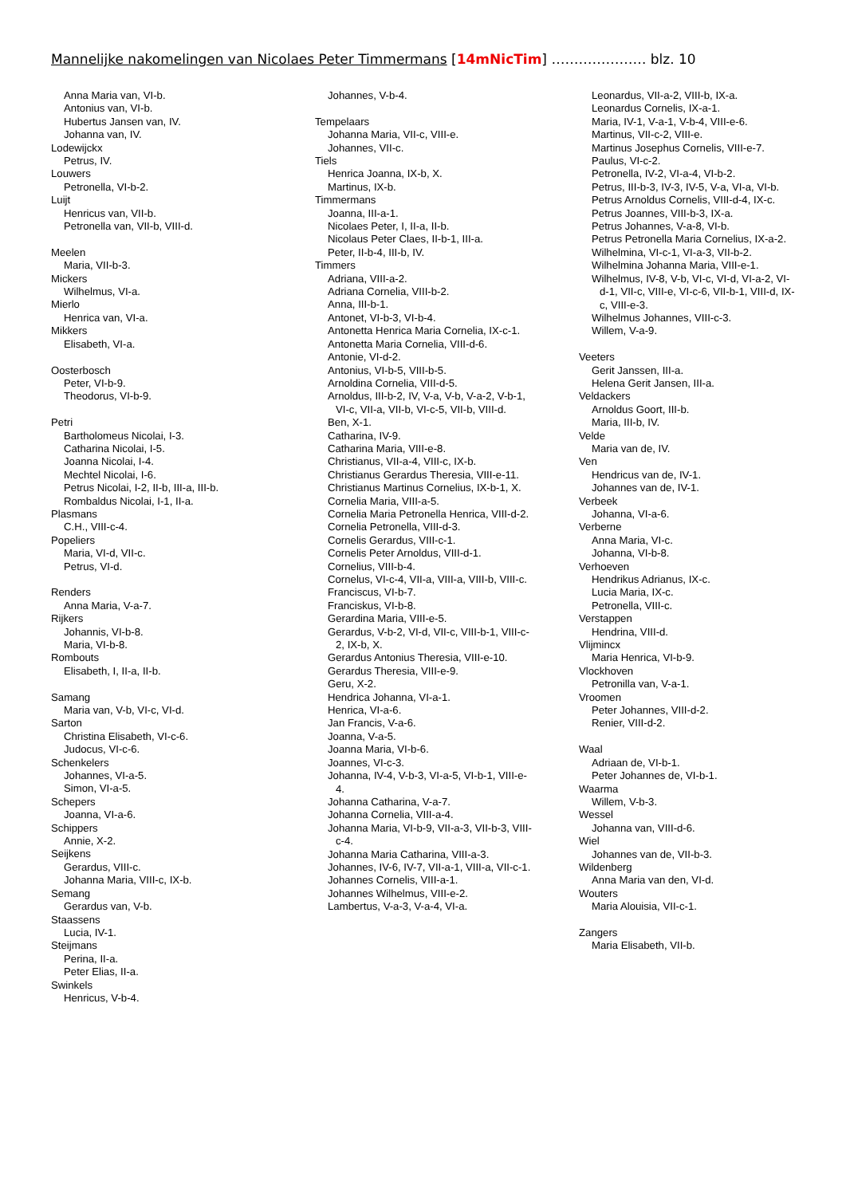Mannelijke nakomelingen van Nicolaes Peter Timmermans [14mNicTim] ………………… blz. 10
Anna Maria van, VI-b.
Antonius van, VI-b.
Hubertus Jansen van, IV.
Johanna van, IV.
Lodewijckx
Petrus, IV.
Louwers
Petronella, VI-b-2.
Luijt
Henricus van, VII-b.
Petronella van, VII-b, VIII-d.
Meelen
Maria, VII-b-3.
Mickers
Wilhelmus, VI-a.
Mierlo
Henrica van, VI-a.
Mikkers
Elisabeth, VI-a.
Oosterbosch
Peter, VI-b-9.
Theodorus, VI-b-9.
Petri
Bartholomeus Nicolai, I-3.
Catharina Nicolai, I-5.
Joanna Nicolai, I-4.
Mechtel Nicolai, I-6.
Petrus Nicolai, I-2, II-b, III-a, III-b.
Rombaldus Nicolai, I-1, II-a.
Plasmans
C.H., VIII-c-4.
Popeliers
Maria, VI-d, VII-c.
Petrus, VI-d.
Renders
Anna Maria, V-a-7.
Rijkers
Johannis, VI-b-8.
Maria, VI-b-8.
Rombouts
Elisabeth, I, II-a, II-b.
Samang
Maria van, V-b, VI-c, VI-d.
Sarton
Christina Elisabeth, VI-c-6.
Judocus, VI-c-6.
Schenkelers
Johannes, VI-a-5.
Simon, VI-a-5.
Schepers
Joanna, VI-a-6.
Schippers
Annie, X-2.
Seijkens
Gerardus, VIII-c.
Johanna Maria, VIII-c, IX-b.
Semang
Gerardus van, V-b.
Staassens
Lucia, IV-1.
Steijmans
Perina, II-a.
Peter Elias, II-a.
Swinkels
Henricus, V-b-4.
Johannes, V-b-4.
Tempelaars
Johanna Maria, VII-c, VIII-e.
Johannes, VII-c.
Tiels
Henrica Joanna, IX-b, X.
Martinus, IX-b.
Timmermans
Joanna, III-a-1.
Nicolaes Peter, I, II-a, II-b.
Nicolaus Peter Claes, II-b-1, III-a.
Peter, II-b-4, III-b, IV.
Timmers
Adriana, VIII-a-2.
Adriana Cornelia, VIII-b-2.
Anna, III-b-1.
Antonet, VI-b-3, VI-b-4.
Antonetta Henrica Maria Cornelia, IX-c-1.
Antonetta Maria Cornelia, VIII-d-6.
Antonie, VI-d-2.
Antonius, VI-b-5, VIII-b-5.
Arnoldina Cornelia, VIII-d-5.
Arnoldus, III-b-2, IV, V-a, V-b, V-a-2, V-b-1, VI-c, VII-a, VII-b, VI-c-5, VII-b, VIII-d.
Ben, X-1.
Catharina, IV-9.
Catharina Maria, VIII-e-8.
Christianus, VII-a-4, VIII-c, IX-b.
Christianus Gerardus Theresia, VIII-e-11.
Christianus Martinus Cornelius, IX-b-1, X.
Cornelia Maria, VIII-a-5.
Cornelia Maria Petronella Henrica, VIII-d-2.
Cornelia Petronella, VIII-d-3.
Cornelis Gerardus, VIII-c-1.
Cornelis Peter Arnoldus, VIII-d-1.
Cornelius, VIII-b-4.
Cornelus, VI-c-4, VII-a, VIII-a, VIII-b, VIII-c.
Franciscus, VI-b-7.
Franciskus, VI-b-8.
Gerardina Maria, VIII-e-5.
Gerardus, V-b-2, VI-d, VII-c, VIII-b-1, VIII-c-2, IX-b, X.
Gerardus Antonius Theresia, VIII-e-10.
Gerardus Theresia, VIII-e-9.
Geru, X-2.
Hendrica Johanna, VI-a-1.
Henrica, VI-a-6.
Jan Francis, V-a-6.
Joanna, V-a-5.
Joanna Maria, VI-b-6.
Joannes, VI-c-3.
Johanna, IV-4, V-b-3, VI-a-5, VI-b-1, VIII-e-4.
Johanna Catharina, V-a-7.
Johanna Cornelia, VIII-a-4.
Johanna Maria, VI-b-9, VII-a-3, VII-b-3, VIII-c-4.
Johanna Maria Catharina, VIII-a-3.
Johannes, IV-6, IV-7, VII-a-1, VIII-a, VII-c-1.
Johannes Cornelis, VIII-a-1.
Johannes Wilhelmus, VIII-e-2.
Lambertus, V-a-3, V-a-4, VI-a.
Leonardus, VII-a-2, VIII-b, IX-a.
Leonardus Cornelis, IX-a-1.
Maria, IV-1, V-a-1, V-b-4, VIII-e-6.
Martinus, VII-c-2, VIII-e.
Martinus Josephus Cornelis, VIII-e-7.
Paulus, VI-c-2.
Petronella, IV-2, VI-a-4, VI-b-2.
Petrus, III-b-3, IV-3, IV-5, V-a, VI-a, VI-b.
Petrus Arnoldus Cornelis, VIII-d-4, IX-c.
Petrus Joannes, VIII-b-3, IX-a.
Petrus Johannes, V-a-8, VI-b.
Petrus Petronella Maria Cornelius, IX-a-2.
Wilhelmina, VI-c-1, VI-a-3, VII-b-2.
Wilhelmina Johanna Maria, VIII-e-1.
Wilhelmus, IV-8, V-b, VI-c, VI-d, VI-a-2, VI-d-1, VII-c, VIII-e, VI-c-6, VII-b-1, VIII-d, IX-c, VIII-e-3.
Wilhelmus Johannes, VIII-c-3.
Willem, V-a-9.
Veeters
Gerit Janssen, III-a.
Helena Gerit Jansen, III-a.
Veldackers
Arnoldus Goort, III-b.
Maria, III-b, IV.
Velde
Maria van de, IV.
Ven
Hendricus van de, IV-1.
Johannes van de, IV-1.
Verbeek
Johanna, VI-a-6.
Verberne
Anna Maria, VI-c.
Johanna, VI-b-8.
Verhoeven
Hendrikus Adrianus, IX-c.
Lucia Maria, IX-c.
Petronella, VIII-c.
Verstappen
Hendrina, VIII-d.
Vlijmincx
Maria Henrica, VI-b-9.
Vlockhoven
Petronilla van, V-a-1.
Vroomen
Peter Johannes, VIII-d-2.
Renier, VIII-d-2.
Waal
Adriaan de, VI-b-1.
Peter Johannes de, VI-b-1.
Waarma
Willem, V-b-3.
Wessel
Johanna van, VIII-d-6.
Wiel
Johannes van de, VII-b-3.
Wildenberg
Anna Maria van den, VI-d.
Wouters
Maria Alouisia, VII-c-1.
Zangers
Maria Elisabeth, VII-b.